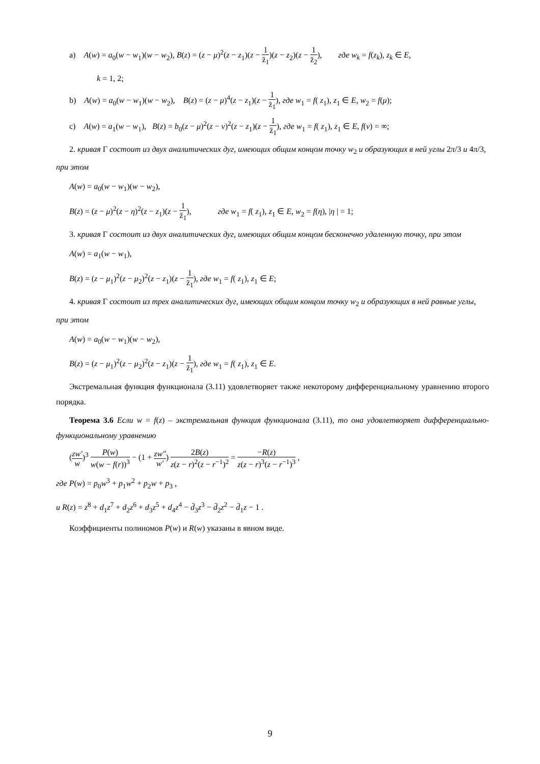a) A(w) = a<sub>0</sub>(w − w<sub>1</sub>)(w − w<sub>2</sub>), B(z) = (z − μ)<sup>2</sup>(z − z<sub>1</sub>)(z − 1 z̄<sub>1</sub>)(z − z<sub>2</sub>)(z − 1 z̄<sub>2</sub>), где w<sub>k</sub> = f(z<sub>k</sub>), z<sub>k</sub> ∈ E,
k = 1, 2;
b) A(w) = a<sub>0</sub>(w − w<sub>1</sub>)(w − w<sub>2</sub>), B(z) = (z − μ)<sup>4</sup>(z − z<sub>1</sub>)(z − 1 z̄<sub>1</sub>), где w<sub>1</sub> = f( z<sub>1</sub>), z<sub>1</sub> ∈ E, w<sub>2</sub> = f(μ);
c) A(w) = a<sub>1</sub>(w − w<sub>1</sub>), B(z) = b<sub>0</sub>(z − μ)<sup>2</sup>(z − ν)<sup>2</sup>(z − z<sub>1</sub>)(z − 1 z̄<sub>1</sub>), где w<sub>1</sub> = f( z<sub>1</sub>), z<sub>1</sub> ∈ E, f(ν) = ∞;
2. кривая Γ состоит из двух аналитических дуг, имеющих общим концом точку w<sub>2</sub> и образующих в ней углы 2π/3 и 4π/3, при этом
A(w) = a<sub>0</sub>(w − w<sub>1</sub>)(w − w<sub>2</sub>),
B(z) = (z − μ)<sup>2</sup>(z − η)<sup>2</sup>(z − z<sub>1</sub>)(z − 1 z̄<sub>1</sub>), где w<sub>1</sub> = f( z<sub>1</sub>), z<sub>1</sub> ∈ E, w<sub>2</sub> = f(η), |η | = 1;
3. кривая Γ состоит из двух аналитических дуг, имеющих общим концом бесконечно удаленную точку, при этом
A(w) = a<sub>1</sub>(w − w<sub>1</sub>),
B(z) = (z − μ<sub>1</sub>)<sup>2</sup>(z − μ<sub>2</sub>)<sup>2</sup>(z − z<sub>1</sub>)(z − 1 z̄<sub>1</sub>), где w<sub>1</sub> = f( z<sub>1</sub>), z<sub>1</sub> ∈ E;
4. кривая Γ состоит из трех аналитических дуг, имеющих общим концом точку w<sub>2</sub> и образующих в ней равные углы, при этом
A(w) = a<sub>0</sub>(w − w<sub>1</sub>)(w − w<sub>2</sub>),
B(z) = (z − μ<sub>1</sub>)<sup>2</sup>(z − μ<sub>2</sub>)<sup>2</sup>(z − z<sub>1</sub>)(z − 1 z̄<sub>1</sub>), где w<sub>1</sub> = f( z<sub>1</sub>), z<sub>1</sub> ∈ E.
Экстремальная функция функционала (3.11) удовлетворяет также некоторому дифференциальному уравнению второго порядка.
Теорема 3.6 Если w = f(z) – экстремальная функция функционала (3.11), то она удовлетворяет дифференциально-функциональному уравнению
(zw′ w)<sup>3</sup> P(w) w(w − f(r))<sup>3</sup> − (1 + zw″ w′) 2B(z) z(z − r)<sup>2</sup>(z − r<sup>−1</sup>)<sup>2</sup> = −R(z) z(z − r)<sup>3</sup>(z − r<sup>−1</sup>)<sup>3</sup> ,
где P(w) = p<sub>0</sub>w<sup>3</sup> + p<sub>1</sub>w<sup>2</sup> + p<sub>2</sub>w + p<sub>3</sub> ,
и R(z) = z<sup>8</sup> + d<sub>1</sub>z<sup>7</sup> + d<sub>2</sub>z<sup>6</sup> + d<sub>3</sub>z<sup>5</sup> + d<sub>4</sub>z<sup>4</sup> − d̄<sub>3</sub>z<sup>3</sup> − d̄<sub>2</sub>z<sup>2</sup> − d̄<sub>1</sub>z − 1 .
Коэффициенты полиномов P(w) и R(w) указаны в явном виде.
9